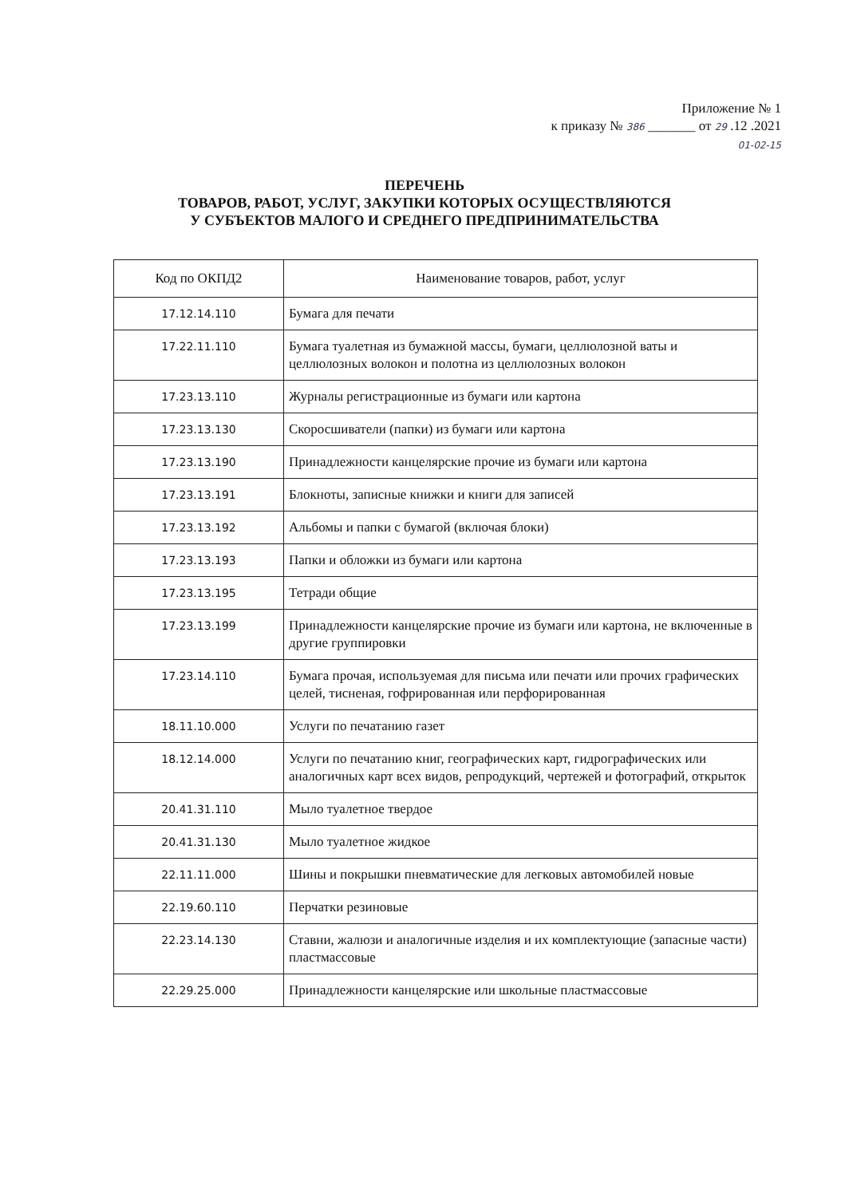Приложение № 1
к приказу № 386 _______ от 29 .12 .2021
01-02-15
ПЕРЕЧЕНЬ
ТОВАРОВ, РАБОТ, УСЛУГ, ЗАКУПКИ КОТОРЫХ ОСУЩЕСТВЛЯЮТСЯ
У СУБЪЕКТОВ МАЛОГО И СРЕДНЕГО ПРЕДПРИНИМАТЕЛЬСТВА
| Код по ОКПД2 | Наименование товаров, работ, услуг |
| --- | --- |
| 17.12.14.110 | Бумага для печати |
| 17.22.11.110 | Бумага туалетная из бумажной массы, бумаги, целлюлозной ваты и целлюлозных волокон и полотна из целлюлозных волокон |
| 17.23.13.110 | Журналы регистрационные из бумаги или картона |
| 17.23.13.130 | Скоросшиватели (папки) из бумаги или картона |
| 17.23.13.190 | Принадлежности канцелярские прочие из бумаги или картона |
| 17.23.13.191 | Блокноты, записные книжки и книги для записей |
| 17.23.13.192 | Альбомы и папки с бумагой (включая блоки) |
| 17.23.13.193 | Папки и обложки из бумаги или картона |
| 17.23.13.195 | Тетради общие |
| 17.23.13.199 | Принадлежности канцелярские прочие из бумаги или картона, не включенные в другие группировки |
| 17.23.14.110 | Бумага прочая, используемая для письма или печати или прочих графических целей, тисненая, гофрированная или перфорированная |
| 18.11.10.000 | Услуги по печатанию газет |
| 18.12.14.000 | Услуги по печатанию книг, географических карт, гидрографических или аналогичных карт всех видов, репродукций, чертежей и фотографий, открыток |
| 20.41.31.110 | Мыло туалетное твердое |
| 20.41.31.130 | Мыло туалетное жидкое |
| 22.11.11.000 | Шины и покрышки пневматические для легковых автомобилей новые |
| 22.19.60.110 | Перчатки резиновые |
| 22.23.14.130 | Ставни, жалюзи и аналогичные изделия и их комплектующие (запасные части) пластмассовые |
| 22.29.25.000 | Принадлежности канцелярские или школьные пластмассовые |